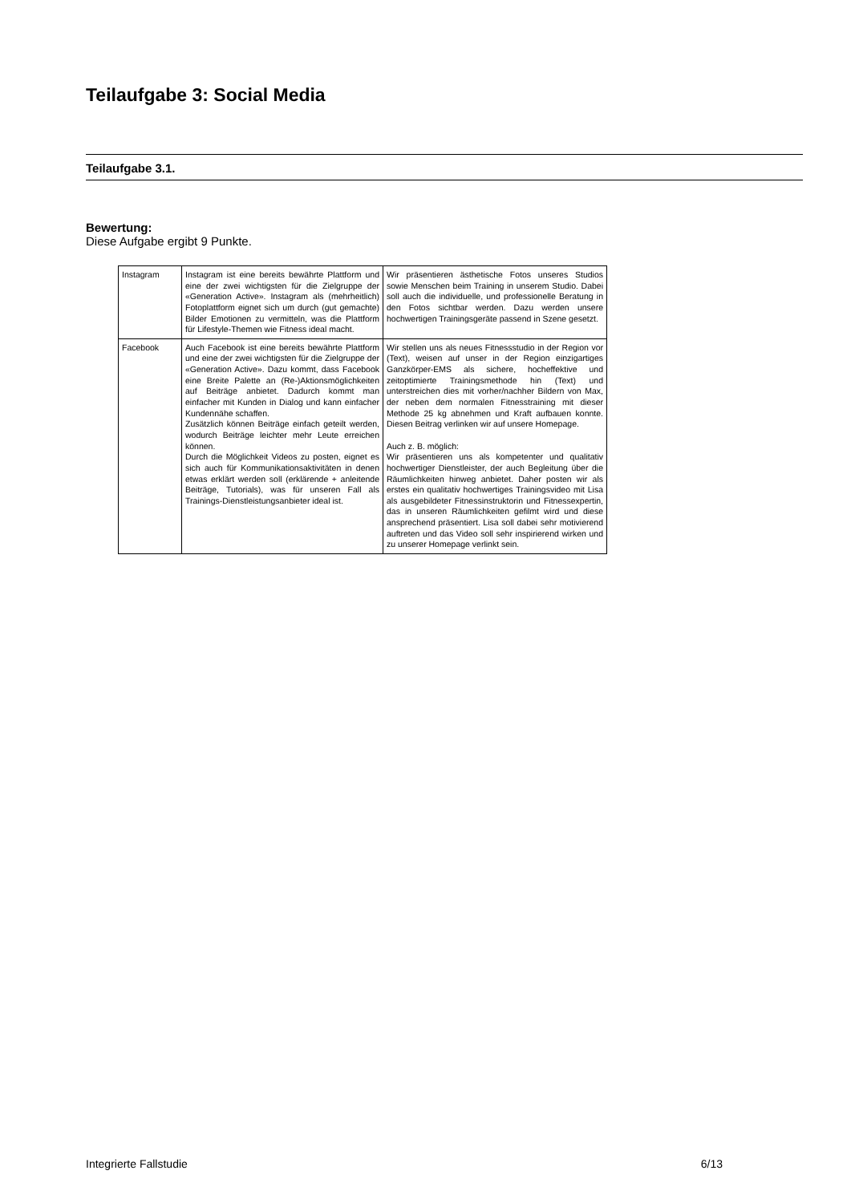Teilaufgabe 3: Social Media
Teilaufgabe 3.1.
Bewertung:
Diese Aufgabe ergibt 9 Punkte.
| Instagram | Instagram ist eine bereits bewährte Plattform und eine der zwei wichtigsten für die Zielgruppe der «Generation Active». Instagram als (mehrheitlich) Fotoplattform eignet sich um durch (gut gemachte) Bilder Emotionen zu vermitteln, was die Plattform für Lifestyle-Themen wie Fitness ideal macht. | Wir präsentieren ästhetische Fotos unseres Studios sowie Menschen beim Training in unserem Studio. Dabei soll auch die individuelle, und professionelle Beratung in den Fotos sichtbar werden. Dazu werden unsere hochwertigen Trainingsgeräte passend in Szene gesetzt. |
| Facebook | Auch Facebook ist eine bereits bewährte Plattform und eine der zwei wichtigsten für die Zielgruppe der «Generation Active». Dazu kommt, dass Facebook eine Breite Palette an (Re-)Aktionsmöglichkeiten auf Beiträge anbietet. Dadurch kommt man einfacher mit Kunden in Dialog und kann einfacher Kundennähe schaffen. Zusätzlich können Beiträge einfach geteilt werden, wodurch Beiträge leichter mehr Leute erreichen können. Durch die Möglichkeit Videos zu posten, eignet es sich auch für Kommunikationsaktivitäten in denen etwas erklärt werden soll (erklärende + anleitende Beiträge, Tutorials), was für unseren Fall als Trainings-Dienstleistungsanbieter ideal ist. | Wir stellen uns als neues Fitnessstudio in der Region vor (Text), weisen auf unser in der Region einzigartiges Ganzkörper-EMS als sichere, hocheffektive und zeitoptimierte Trainingsmethode hin (Text) und unterstreichen dies mit vorher/nachher Bildern von Max, der neben dem normalen Fitnesstraining mit dieser Methode 25 kg abnehmen und Kraft aufbauen konnte. Diesen Beitrag verlinken wir auf unsere Homepage. Auch z. B. möglich: Wir präsentieren uns als kompetenter und qualitativ hochwertiger Dienstleister, der auch Begleitung über die Räumlichkeiten hinweg anbietet. Daher posten wir als erstes ein qualitativ hochwertiges Trainingsvideo mit Lisa als ausgebildeter Fitnessinstruktorin und Fitnessexpertin, das in unseren Räumlichkeiten gefilmt wird und diese ansprechend präsentiert. Lisa soll dabei sehr motivierend auftreten und das Video soll sehr inspirierend wirken und zu unserer Homepage verlinkt sein. |
Integrierte Fallstudie 6/13